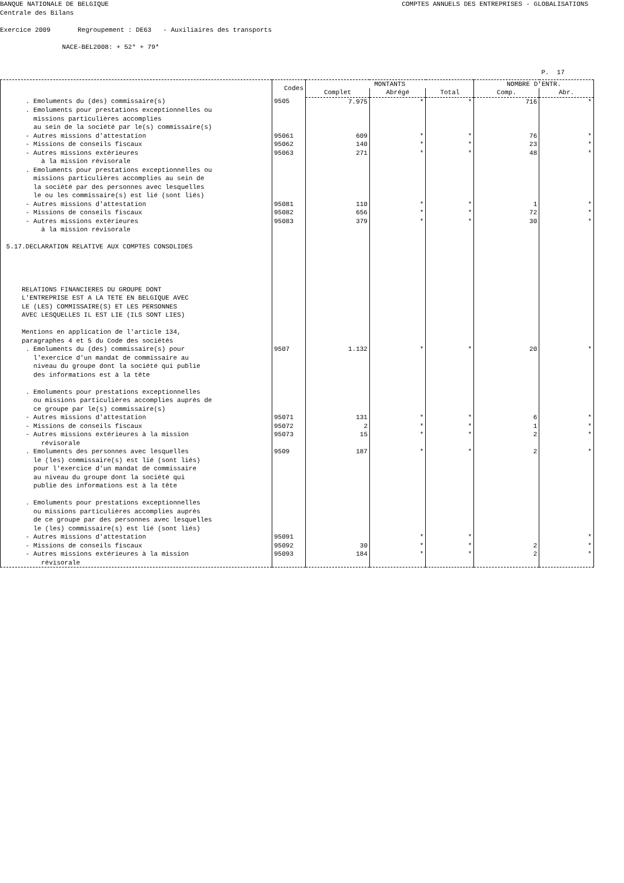BANQUE NATIONALE DE BELGIQUE
COMPTES ANNUELS DES ENTREPRISES - GLOBALISATIONS
Centrale des Bilans
Exercice 2009 Regroupement : DE63 - Auxiliaires des transports
NACE-BEL2008: + 52* + 79*
P. 17
| | Codes | MONTANTS | | | NOMBRE D'ENTR. | |
| --- | --- | --- | --- | --- | --- | --- |
| | | Complet | Abrégé | Total | Comp. | Abr. |
| . Emoluments du (des) commissaire(s) | 9505 | 7.975 | * | * | 716 | * |
| . Emoluments pour prestations exceptionnelles ou missions particulières accomplies au sein de la société par le(s) commissaire(s) | | | | | | |
| - Autres missions d'attestation | 95061 | 609 | * | * | 76 | * |
| - Missions de conseils fiscaux | 95062 | 140 | * | * | 23 | * |
| - Autres missions extérieures à la mission révisorale | 95063 | 271 | * | * | 48 | * |
| . Emoluments pour prestations exceptionnelles ou missions particulières accomplies au sein de la société par des personnes avec lesquelles le ou les commissaire(s) est lié (sont liés) | | | | | | |
| - Autres missions d'attestation | 95081 | 110 | * | * | 1 | * |
| - Missions de conseils fiscaux | 95082 | 656 | * | * | 72 | * |
| - Autres missions extérieures à la mission révisorale 5.17.DECLARATION RELATIVE AUX COMPTES CONSOLIDES RELATIONS FINANCIERES DU GROUPE DONT L'ENTREPRISE EST A LA TETE EN BELGIQUE AVEC LE (LES) COMMISSAIRE(S) ET LES PERSONNES AVEC LESQUELLES IL EST LIE (ILS SONT LIES) Mentions en application de l'article 134, paragraphes 4 et 5 du Code des sociétés | 95083 | 379 | * | * | 30 | * |
| . Emoluments du (des) commissaire(s) pour l'exercice d'un mandat de commissaire au niveau du groupe dont la société qui publie des informations est à la tête . Emoluments pour prestations exceptionnelles ou missions particulières accomplies auprès de ce groupe par le(s) commissaire(s) | 9507 | 1.132 | * | * | 20 | * |
| - Autres missions d'attestation | 95071 | 131 | * | * | 6 | * |
| - Missions de conseils fiscaux | 95072 | 2 | * | * | 1 | * |
| - Autres missions extérieures à la mission révisorale | 95073 | 15 | * | * | 2 | * |
| . Emoluments des personnes avec lesquelles le (les) commissaire(s) est lié (sont liés) pour l'exercice d'un mandat de commissaire au niveau du groupe dont la société qui publie des informations est à la tête . Emoluments pour prestations exceptionnelles ou missions particulières accomplies auprès de ce groupe par des personnes avec lesquelles le (les) commissaire(s) est lié (sont liés) | 9509 | 187 | * | * | 2 | * |
| - Autres missions d'attestation | 95091 | | * | * | | * |
| - Missions de conseils fiscaux | 95092 | 30 | * | * | 2 | * |
| - Autres missions extérieures à la mission révisorale | 95093 | 184 | * | * | 2 | * |